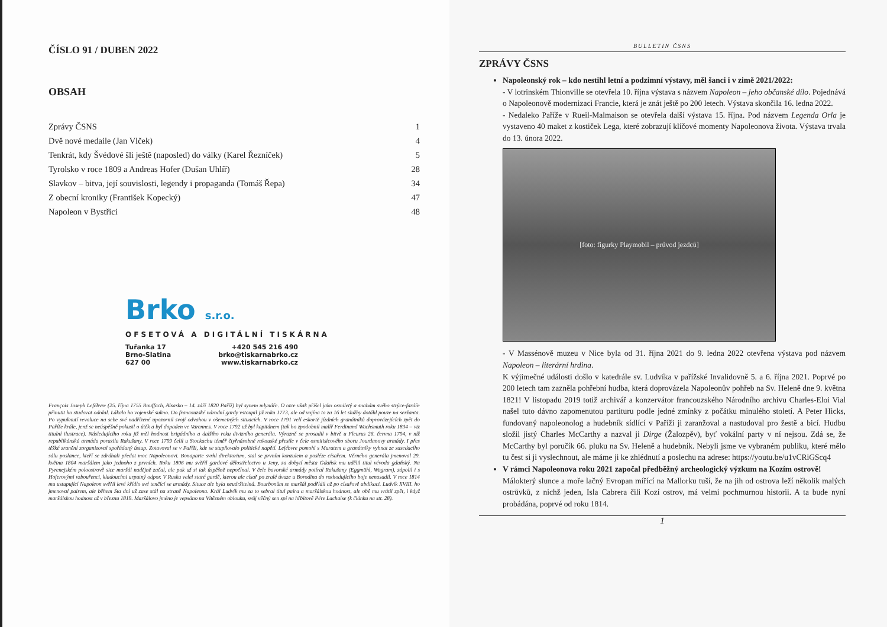ČÍSLO 91 / DUBEN 2022
OBSAH
Zprávy ČSNS 1
Dvě nové medaile (Jan Vlček) 4
Tenkrát, kdy Švédové šli ještě (naposled) do války (Karel Řezníček) 5
Tyrolsko v roce 1809 a Andreas Hofer (Dušan Uhlíř) 28
Slavkov – bitva, její souvislosti, legendy i propaganda (Tomáš Řepa) 34
Z obecní kroniky (František Kopecký) 47
Napoleon v Bystřici 48
Brko s.r.o.
OFSETOVÁ A DIGITÁLNÍ TISKÁRNA
Tuřanka 17
Brno-Slatina
627 00
+420 545 216 490
brko@tiskarnabrko.cz
www.tiskarnabrko.cz
François Joseph Lefébvre (25. října 1755 Rouffach, Alsasko – 14. září 1820 Paříž) byl synem mlynáře. O otce však přišel jako osmiletý a snahám svého strýce-faráře přinutit ho studovat odolal. Lákalo ho vojenské sukno. Do francouzské národní gardy vstoupil již roku 1773, ale od vojína to za 16 let služby dotáhl pouze na seržanta. Po vypuknutí revoluce na sebe své nadřízené upozornil svojí odvahou v ošemetných situacích. V roce 1791 velí eskortě jízdních granátníků doprovázejících zpět do Paříže krále, jenž se neúspěšně pokusil o útěk a byl dopaden ve Varennes. V roce 1792 už byl kapitánem (tak ho zpodobnil malíř Ferdinand Wachsmuth roku 1834 – viz titulní ilustrace). Následujícího roku již měl hodnost brigádního a dalšího roku divizního generála. Výrazně se prosadil v bitvě u Fleurus 26. června 1794, v níž republikánská armáda porazila Rakušany. V roce 1799 čelil u Stockachu téměř čtyřnásobné rakouské přesile v čele osmitisícového sboru Jourdanovy armády. I přes těžké zranění zorganizoval spořádaný ústup. Zotavoval se v Paříži, kde se stupňovalo politické napětí. Lefébvre pomohl s Muratem a granátníky vyhnat ze zasedacího sálu poslance, kteří se zdráhali předat moc Napoleonovi. Bonaparte svrhl direktorium, stal se prvním konzulem a posléze císařem. Věrného generála jmenoval 29. května 1804 maršálem jako jednoho z prvních. Roku 1806 mu svěřil gardové dělostřelectvo u Jeny, za dobytí města Gdaňsk mu udělil titul vévoda gdaňský. Na Pyrenejském poloostrově sice maršál nadějně začal, ale pak už si tak úspěšně nepočínal. V čele bavorské armády potíral Rakušany (Eggmühl, Wagram), zápolil i s Hoferovými vzbouřenci, kladoucími urputný odpor. V Rusku velel staré gardě, kterou ale císař po zralé úvaze u Borodina do rozhodujícího boje nenasadil. V roce 1814 mu ustupující Napoleon svěřil levé křídlo své tenčící se armády. Situce ale byla neudržitelná. Bourbonům se maršál podřídil až po císařově abdikaci. Ludvík XVIII. ho jmenoval pairem, ale během Sta dní už zase stál na straně Napoleona. Král Ludvík mu za to sebral titul paira a maršálskou hodnost, ale obě mu vrátil zpět, i když maršálskou hodnost až v březnu 1819. Maršálovo jméno je vepsáno na Vítězném oblouku, svůj věčný sen spí na hřbitově Pére Lachaise (k článku na str. 28).
BULLETIN ČSNS
ZPRÁVY ČSNS
Napoleonský rok – kdo nestihl letní a podzimní výstavy, měl šanci i v zimě 2021/2022:
- V lotrinském Thionville se otevřela 10. října výstava s názvem Napoleon – jeho občanské dílo. Pojednává o Napoleonově modernizaci Francie, která je znát ještě po 200 letech. Výstava skončila 16. ledna 2022.
- Nedaleko Paříže v Rueil-Malmaison se otevřela další výstava 15. října. Pod názvem Legenda Orla je vystaveno 40 maket z kostiček Lega, které zobrazují klíčové momenty Napoleonova života. Výstava trvala do 13. února 2022.
[foto: figurky Playmobil – průvod jezdců]
- V Massénově muzeu v Nice byla od 31. října 2021 do 9. ledna 2022 otevřena výstava pod názvem Napoleon – literární hrdina.
K výjimečné události došlo v katedrále sv. Ludvíka v pařížské Invalidovně 5. a 6. října 2021. Poprvé po 200 letech tam zazněla pohřební hudba, která doprovázela Napoleonův pohřeb na Sv. Heleně dne 9. května 1821! V listopadu 2019 totiž archivář a konzervátor francouzského Národního archivu Charles-Eloi Vial našel tuto dávno zapomenutou partituru podle jedné zmínky z počátku minulého století. A Peter Hicks, fundovaný napoleonolog a hudebník sídlící v Paříži ji zaranžoval a nastudoval pro žestě a bicí. Hudbu složil jistý Charles McCarthy a nazval ji Dirge (Žalozpěv), byť vokální party v ní nejsou. Zdá se, že McCarthy byl poručík 66. pluku na Sv. Heleně a hudebník. Nebyli jsme ve vybraném publiku, které mělo tu čest si ji vyslechnout, ale máme ji ke zhlédnutí a poslechu na adrese: https://youtu.be/u1vCRiGScq4
V rámci Napoleonova roku 2021 započal předběžný archeologický výzkum na Kozím ostrově!
Málokterý slunce a moře lačný Evropan mířící na Mallorku tuší, že na jih od ostrova leží několik malých ostrůvků, z nichž jeden, Isla Cabrera čili Kozí ostrov, má velmi pochmurnou historii. A ta bude nyní probádána, poprvé od roku 1814.
1